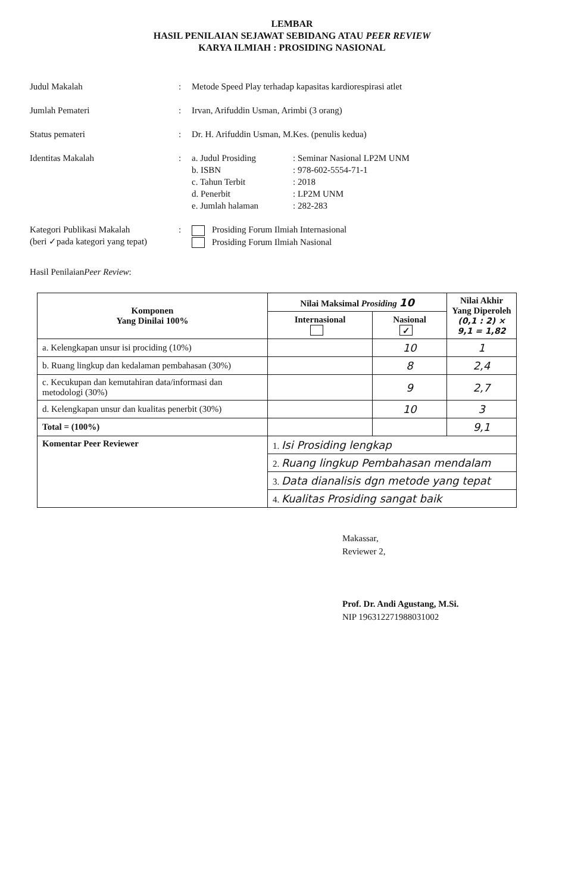LEMBAR
HASIL PENILAIAN SEJAWAT SEBIDANG ATAU PEER REVIEW
KARYA ILMIAH : PROSIDING NASIONAL
Judul Makalah : Metode Speed Play terhadap kapasitas kardiorespirasi atlet
Jumlah Pemateri : Irvan, Arifuddin Usman, Arimbi (3 orang)
Status pemateri : Dr. H. Arifuddin Usman, M.Kes. (penulis kedua)
Identitas Makalah : a. Judul Prosiding : Seminar Nasional LP2M UNM
b. ISBN : 978-602-5554-71-1
c. Tahun Terbit : 2018
d. Penerbit : LP2M UNM
e. Jumlah halaman : 282-283
Kategori Publikasi Makalah
(beri ✓pada kategori yang tepat)
: Prosiding Forum Ilmiah Internasional
Prosiding Forum Ilmiah Nasional
Hasil Penilaian Peer Review :
| Komponen Yang Dinilai 100% | Nilai Maksimal Prosiding 10 | | Nilai Akhir Yang Diperoleh (0,1 : 2) × 9,1 = 1,82 |
| --- | --- | --- | --- |
| | Internasional | Nasional ✓ | |
| a. Kelengkapan unsur isi prociding (10%) | | 10 | 1 |
| b. Ruang lingkup dan kedalaman pembahasan (30%) | | 8 | 2,4 |
| c. Kecukupan dan kemutahiran data/informasi dan metodologi (30%) | | 9 | 2,7 |
| d. Kelengkapan unsur dan kualitas penerbit (30%) | | 10 | 3 |
| Total = (100%) | | | 9,1 |
| Komentar Peer Reviewer | 1. Isi Prosiding lengkap | | |
| | 2. Ruang lingkup Pembahasan mendalam | | |
| | 3. Data dianalisis dgn metode yang tepat | | |
| | 4. Kualitas Prosiding sangat baik | | |
Makassar,
Reviewer 2,
Prof. Dr. Andi Agustang, M.Si.
NIP 196312271988031002